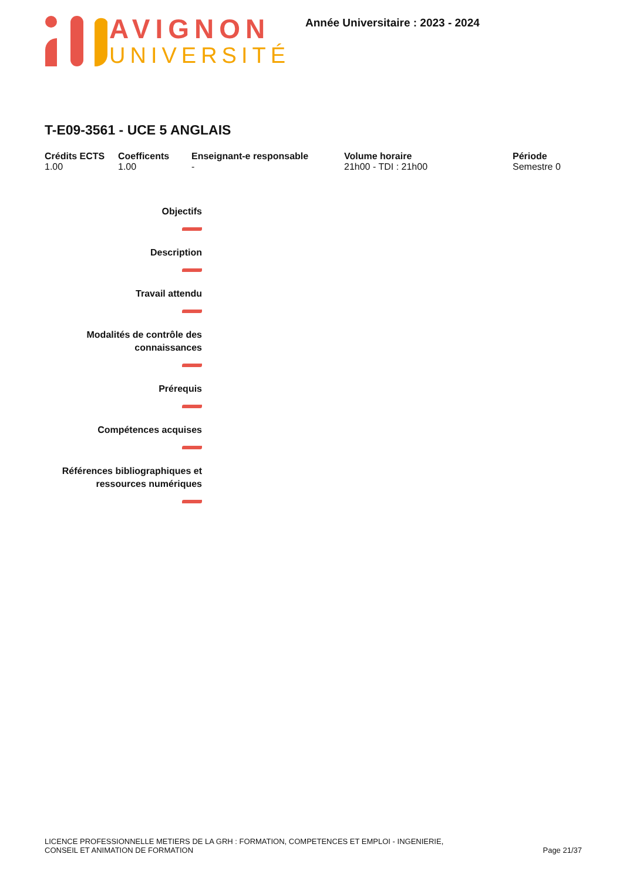AVIGNON
UNIVERSITÉ
Année Universitaire : 2023 - 2024
T-E09-3561 - UCE 5 ANGLAIS
Crédits ECTS
1.00
Coefficents
1.00
Enseignant-e responsable
-
Volume horaire
21h00 - TDI : 21h00
Période
Semestre 0
Objectifs
Description
Travail attendu
Modalités de contrôle des connaissances
Prérequis
Compétences acquises
Références bibliographiques et ressources numériques
LICENCE PROFESSIONNELLE METIERS DE LA GRH : FORMATION, COMPETENCES ET EMPLOI - INGENIERIE,
CONSEIL ET ANIMATION DE FORMATION
Page 21/37